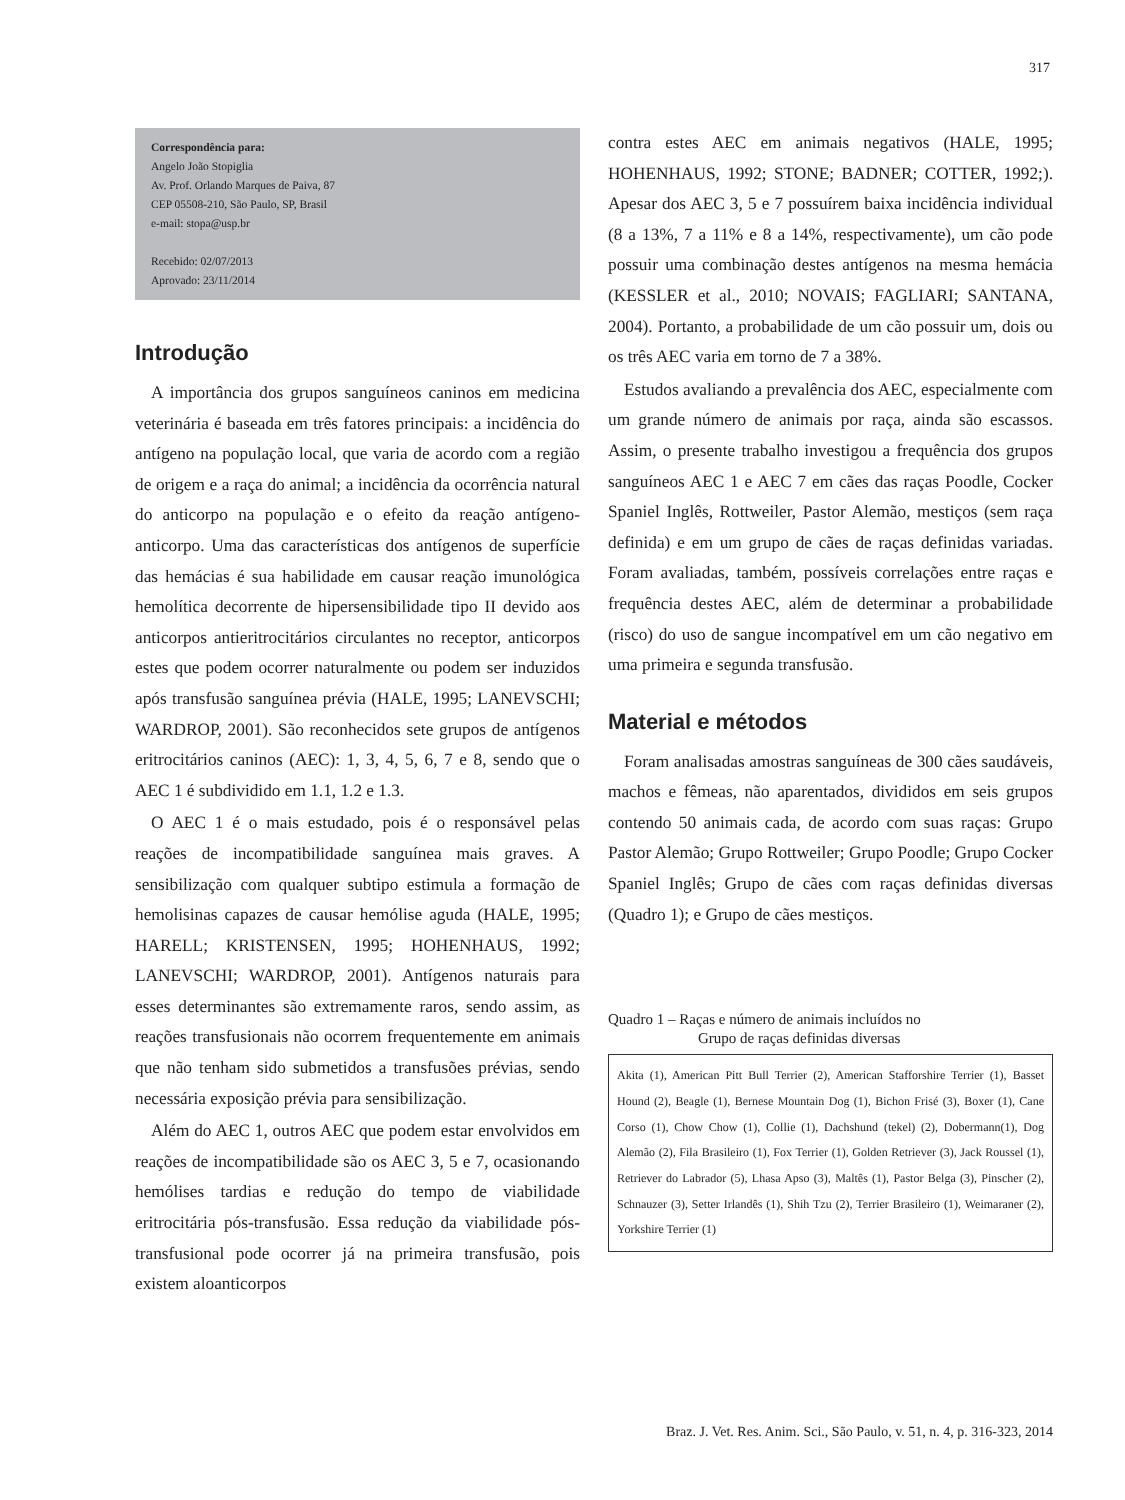317
Correspondência para:
Angelo João Stopiglia
Av. Prof. Orlando Marques de Paiva, 87
CEP 05508-210, São Paulo, SP, Brasil
e-mail: stopa@usp.br
Recebido: 02/07/2013
Aprovado: 23/11/2014
Introdução
A importância dos grupos sanguíneos caninos em medicina veterinária é baseada em três fatores principais: a incidência do antígeno na população local, que varia de acordo com a região de origem e a raça do animal; a incidência da ocorrência natural do anticorpo na população e o efeito da reação antígeno-anticorpo. Uma das características dos antígenos de superfície das hemácias é sua habilidade em causar reação imunológica hemolítica decorrente de hipersensibilidade tipo II devido aos anticorpos antieritrocitários circulantes no receptor, anticorpos estes que podem ocorrer naturalmente ou podem ser induzidos após transfusão sanguínea prévia (HALE, 1995; LANEVSCHI; WARDROP, 2001). São reconhecidos sete grupos de antígenos eritrocitários caninos (AEC): 1, 3, 4, 5, 6, 7 e 8, sendo que o AEC 1 é subdividido em 1.1, 1.2 e 1.3.
O AEC 1 é o mais estudado, pois é o responsável pelas reações de incompatibilidade sanguínea mais graves. A sensibilização com qualquer subtipo estimula a formação de hemolisinas capazes de causar hemólise aguda (HALE, 1995; HARELL; KRISTENSEN, 1995; HOHENHAUS, 1992; LANEVSCHI; WARDROP, 2001). Antígenos naturais para esses determinantes são extremamente raros, sendo assim, as reações transfusionais não ocorrem frequentemente em animais que não tenham sido submetidos a transfusões prévias, sendo necessária exposição prévia para sensibilização.
Além do AEC 1, outros AEC que podem estar envolvidos em reações de incompatibilidade são os AEC 3, 5 e 7, ocasionando hemólises tardias e redução do tempo de viabilidade eritrocitária pós-transfusão. Essa redução da viabilidade pós-transfusional pode ocorrer já na primeira transfusão, pois existem aloanticorpos
contra estes AEC em animais negativos (HALE, 1995; HOHENHAUS, 1992; STONE; BADNER; COTTER, 1992;). Apesar dos AEC 3, 5 e 7 possuírem baixa incidência individual (8 a 13%, 7 a 11% e 8 a 14%, respectivamente), um cão pode possuir uma combinação destes antígenos na mesma hemácia (KESSLER et al., 2010; NOVAIS; FAGLIARI; SANTANA, 2004). Portanto, a probabilidade de um cão possuir um, dois ou os três AEC varia em torno de 7 a 38%.
Estudos avaliando a prevalência dos AEC, especialmente com um grande número de animais por raça, ainda são escassos. Assim, o presente trabalho investigou a frequência dos grupos sanguíneos AEC 1 e AEC 7 em cães das raças Poodle, Cocker Spaniel Inglês, Rottweiler, Pastor Alemão, mestiços (sem raça definida) e em um grupo de cães de raças definidas variadas. Foram avaliadas, também, possíveis correlações entre raças e frequência destes AEC, além de determinar a probabilidade (risco) do uso de sangue incompatível em um cão negativo em uma primeira e segunda transfusão.
Material e métodos
Foram analisadas amostras sanguíneas de 300 cães saudáveis, machos e fêmeas, não aparentados, divididos em seis grupos contendo 50 animais cada, de acordo com suas raças: Grupo Pastor Alemão; Grupo Rottweiler; Grupo Poodle; Grupo Cocker Spaniel Inglês; Grupo de cães com raças definidas diversas (Quadro 1); e Grupo de cães mestiços.
Quadro 1 – Raças e número de animais incluídos no
Grupo de raças definidas diversas
Akita (1), American Pitt Bull Terrier (2), American Stafforshire Terrier (1), Basset Hound (2), Beagle (1), Bernese Mountain Dog (1), Bichon Frisé (3), Boxer (1), Cane Corso (1), Chow Chow (1), Collie (1), Dachshund (tekel) (2), Dobermann(1), Dog Alemão (2), Fila Brasileiro (1), Fox Terrier (1), Golden Retriever (3), Jack Roussel (1), Retriever do Labrador (5), Lhasa Apso (3), Maltês (1), Pastor Belga (3), Pinscher (2), Schnauzer (3), Setter Irlandês (1), Shih Tzu (2), Terrier Brasileiro (1), Weimaraner (2), Yorkshire Terrier (1)
Braz. J. Vet. Res. Anim. Sci., São Paulo, v. 51, n. 4, p. 316-323, 2014